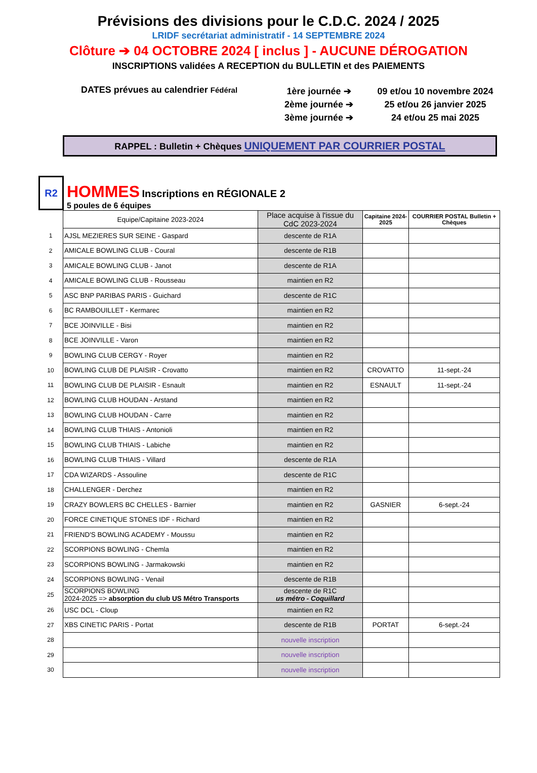Prévisions des divisions pour le C.D.C. 2024 / 2025
LRIDF secrétariat administratif - 14 SEPTEMBRE 2024
Clôture ➔ 04 OCTOBRE 2024 [ inclus ] - AUCUNE DÉROGATION
INSCRIPTIONS validées A RECEPTION du BULLETIN et des PAIEMENTS
DATES prévues au calendrier Fédéral
1ère journée ➔
2ème journée ➔
3ème journée ➔
09 et/ou 10 novembre 2024
25 et/ou 26 janvier 2025
24 et/ou 25 mai 2025
RAPPEL : Bulletin + Chèques UNIQUEMENT PAR COURRIER POSTAL
R2
HOMMES Inscriptions en RÉGIONALE 2
5 poules de 6 équipes
| | Equipe/Capitaine 2023-2024 | Place acquise à l'issue du CdC 2023-2024 | Capitaine 2024-2025 | COURRIER POSTAL Bulletin + Chèques |
| 1 | AJSL MEZIERES SUR SEINE - Gaspard | descente de R1A | | |
| 2 | AMICALE BOWLING CLUB - Coural | descente de R1B | | |
| 3 | AMICALE BOWLING CLUB - Janot | descente de R1A | | |
| 4 | AMICALE BOWLING CLUB - Rousseau | maintien en R2 | | |
| 5 | ASC BNP PARIBAS PARIS - Guichard | descente de R1C | | |
| 6 | BC RAMBOUILLET - Kermarec | maintien en R2 | | |
| 7 | BCE JOINVILLE - Bisi | maintien en R2 | | |
| 8 | BCE JOINVILLE - Varon | maintien en R2 | | |
| 9 | BOWLING CLUB CERGY - Royer | maintien en R2 | | |
| 10 | BOWLING CLUB DE PLAISIR - Crovatto | maintien en R2 | CROVATTO | 11-sept.-24 |
| 11 | BOWLING CLUB DE PLAISIR - Esnault | maintien en R2 | ESNAULT | 11-sept.-24 |
| 12 | BOWLING CLUB HOUDAN - Arstand | maintien en R2 | | |
| 13 | BOWLING CLUB HOUDAN - Carre | maintien en R2 | | |
| 14 | BOWLING CLUB THIAIS - Antonioli | maintien en R2 | | |
| 15 | BOWLING CLUB THIAIS - Labiche | maintien en R2 | | |
| 16 | BOWLING CLUB THIAIS - Villard | descente de R1A | | |
| 17 | CDA WIZARDS - Assouline | descente de R1C | | |
| 18 | CHALLENGER - Derchez | maintien en R2 | | |
| 19 | CRAZY BOWLERS BC CHELLES - Barnier | maintien en R2 | GASNIER | 6-sept.-24 |
| 20 | FORCE CINETIQUE STONES IDF - Richard | maintien en R2 | | |
| 21 | FRIEND'S BOWLING ACADEMY - Moussu | maintien en R2 | | |
| 22 | SCORPIONS BOWLING - Chemla | maintien en R2 | | |
| 23 | SCORPIONS BOWLING - Jarmakowski | maintien en R2 | | |
| 24 | SCORPIONS BOWLING - Venail | descente de R1B | | |
| 25 | SCORPIONS BOWLING 2024-2025 => absorption du club US Métro Transports | descente de R1C us métro - Coquillard | | |
| 26 | USC DCL - Cloup | maintien en R2 | | |
| 27 | XBS CINETIC PARIS - Portat | descente de R1B | PORTAT | 6-sept.-24 |
| 28 | | nouvelle inscription | | |
| 29 | | nouvelle inscription | | |
| 30 | | nouvelle inscription | | |